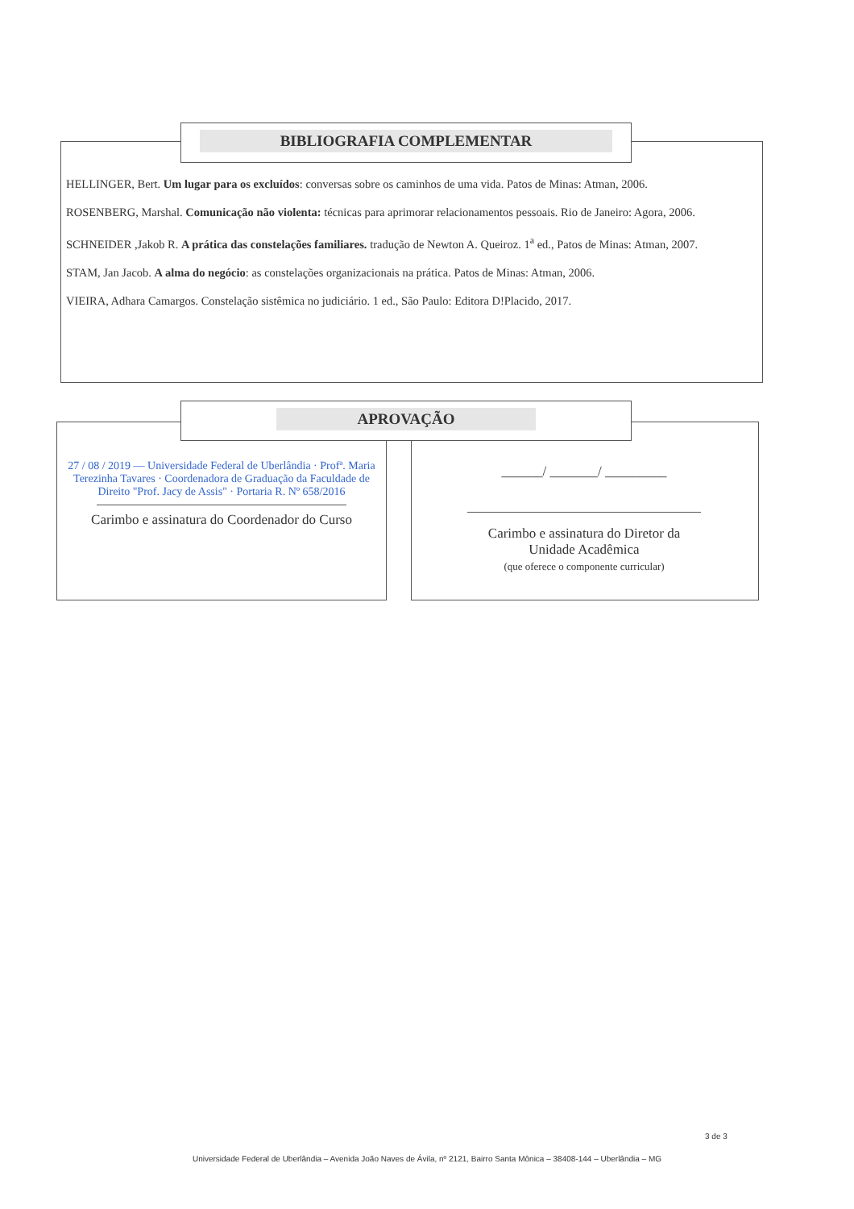BIBLIOGRAFIA COMPLEMENTAR
HELLINGER, Bert. Um lugar para os excluídos: conversas sobre os caminhos de uma vida. Patos de Minas: Atman, 2006.
ROSENBERG, Marshal. Comunicação não violenta: técnicas para aprimorar relacionamentos pessoais. Rio de Janeiro: Agora, 2006.
SCHNEIDER ,Jakob R. A prática das constelações familiares. tradução de Newton A. Queiroz. 1<sup>a</sup> ed., Patos de Minas: Atman, 2007.
STAM, Jan Jacob. A alma do negócio: as constelações organizacionais na prática. Patos de Minas: Atman, 2006.
VIEIRA, Adhara Camargos. Constelação sistêmica no judiciário. 1 ed., São Paulo: Editora D!Placido, 2017.
APROVAÇÃO
27 / 08 / 2019 — Universidade Federal de Uberlândia · Profª. Maria Terezinha Tavares · Coordenadora de Graduação da Faculdade de Direito "Prof. Jacy de Assis" · Portaria R. Nº 658/2016
Carimbo e assinatura do Coordenador do Curso
______/ _______/ _________
Carimbo e assinatura do Diretor da
Unidade Acadêmica
(que oferece o componente curricular)
3 de 3
Universidade Federal de Uberlândia – Avenida João Naves de Ávila, nº 2121, Bairro Santa Mônica – 38408-144 – Uberlândia – MG